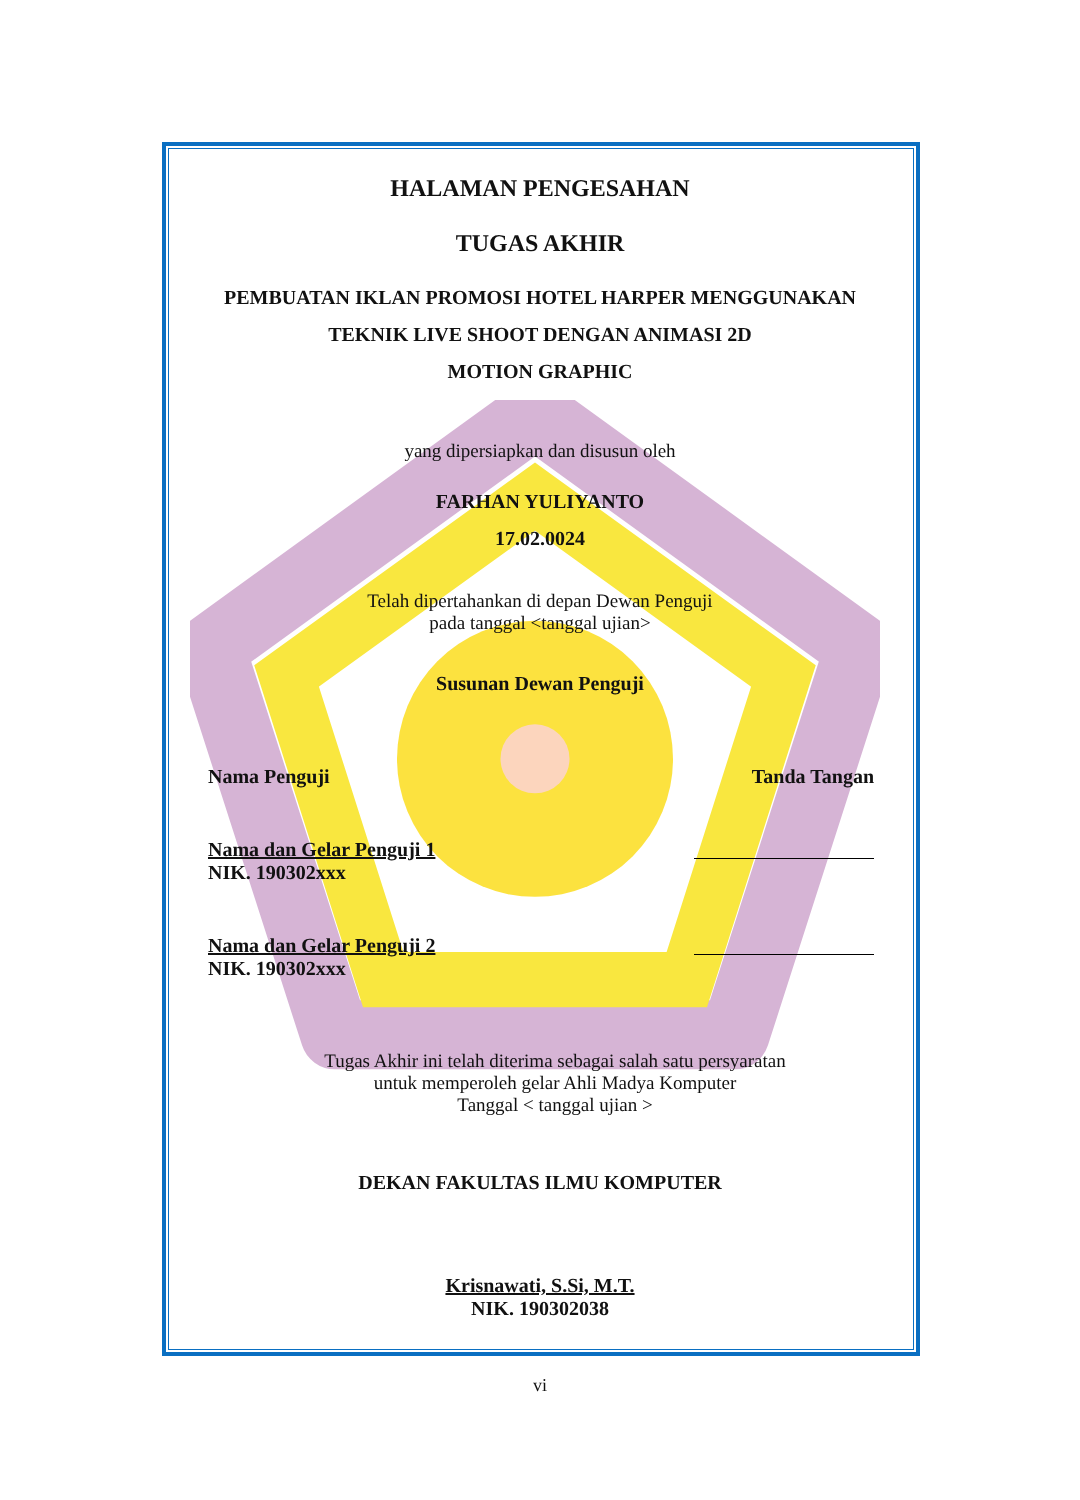HALAMAN PENGESAHAN
TUGAS AKHIR
PEMBUATAN IKLAN PROMOSI HOTEL HARPER MENGGUNAKAN
TEKNIK LIVE SHOOT DENGAN ANIMASI 2D
MOTION GRAPHIC
yang dipersiapkan dan disusun oleh
FARHAN YULIYANTO
17.02.0024
Telah dipertahankan di depan Dewan Penguji
pada tanggal <tanggal ujian>
Susunan Dewan Penguji
Nama Penguji Tanda Tangan
Nama dan Gelar Penguji 1
NIK. 190302xxx
Nama dan Gelar Penguji 2
NIK. 190302xxx
Tugas Akhir ini telah diterima sebagai salah satu persyaratan
untuk memperoleh gelar Ahli Madya Komputer
Tanggal < tanggal ujian >
DEKAN FAKULTAS ILMU KOMPUTER
Krisnawati, S.Si, M.T.
NIK. 190302038
vi